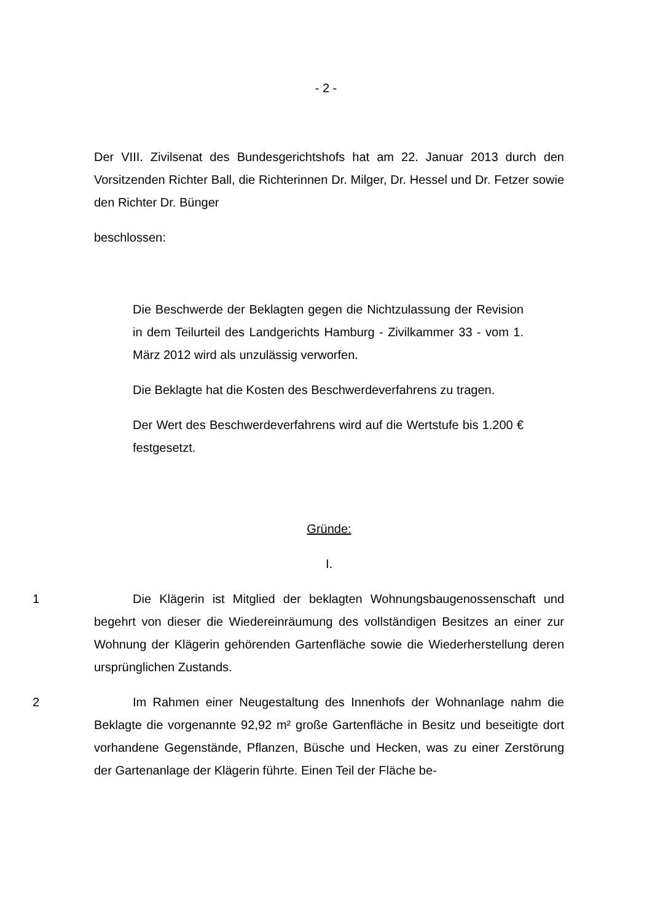- 2 -
Der VIII. Zivilsenat des Bundesgerichtshofs hat am 22. Januar 2013 durch den Vorsitzenden Richter Ball, die Richterinnen Dr. Milger, Dr. Hessel und Dr. Fetzer sowie den Richter Dr. Bünger
beschlossen:
Die Beschwerde der Beklagten gegen die Nichtzulassung der Revision in dem Teilurteil des Landgerichts Hamburg - Zivilkammer 33 - vom 1. März 2012 wird als unzulässig verworfen.
Die Beklagte hat die Kosten des Beschwerdeverfahrens zu tragen.
Der Wert des Beschwerdeverfahrens wird auf die Wertstufe bis 1.200 € festgesetzt.
Gründe:
I.
1 Die Klägerin ist Mitglied der beklagten Wohnungsbaugenossenschaft und begehrt von dieser die Wiedereinräumung des vollständigen Besitzes an einer zur Wohnung der Klägerin gehörenden Gartenfläche sowie die Wiederherstellung deren ursprünglichen Zustands.
2 Im Rahmen einer Neugestaltung des Innenhofs der Wohnanlage nahm die Beklagte die vorgenannte 92,92 m² große Gartenfläche in Besitz und beseitigte dort vorhandene Gegenstände, Pflanzen, Büsche und Hecken, was zu einer Zerstörung der Gartenanlage der Klägerin führte. Einen Teil der Fläche be-